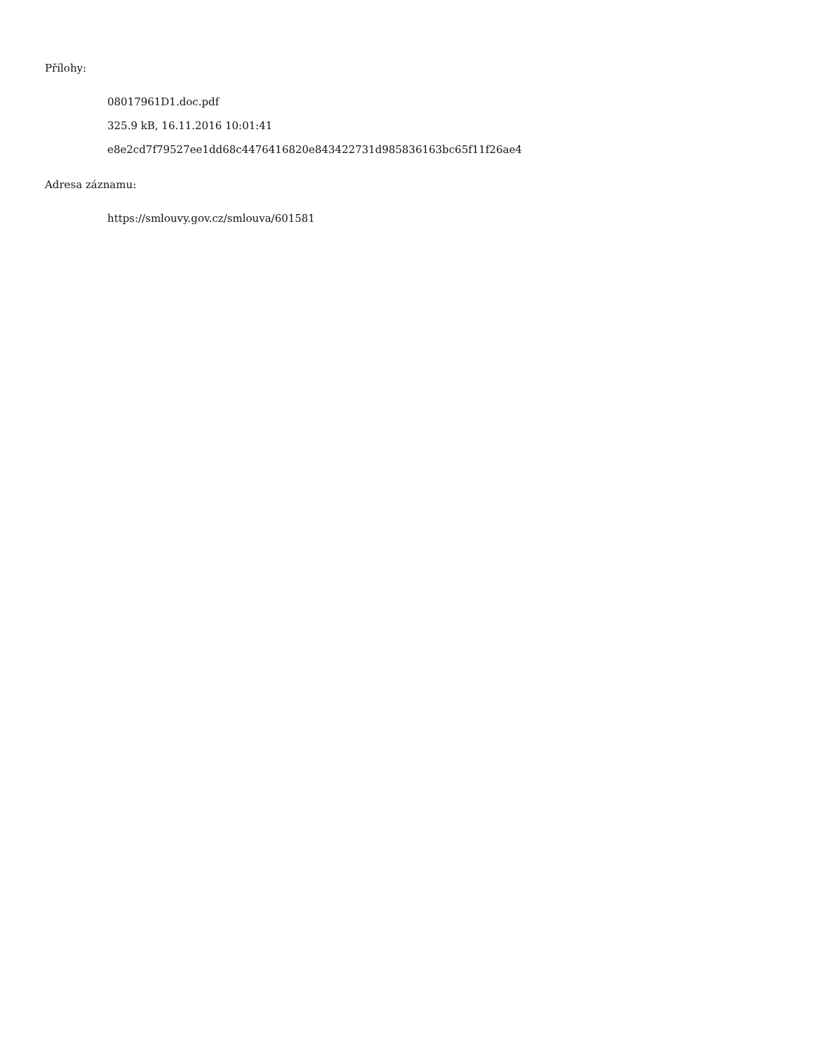Přílohy:
08017961D1.doc.pdf
325.9 kB, 16.11.2016 10:01:41
e8e2cd7f79527ee1dd68c4476416820e843422731d985836163bc65f11f26ae4
Adresa záznamu:
https://smlouvy.gov.cz/smlouva/601581